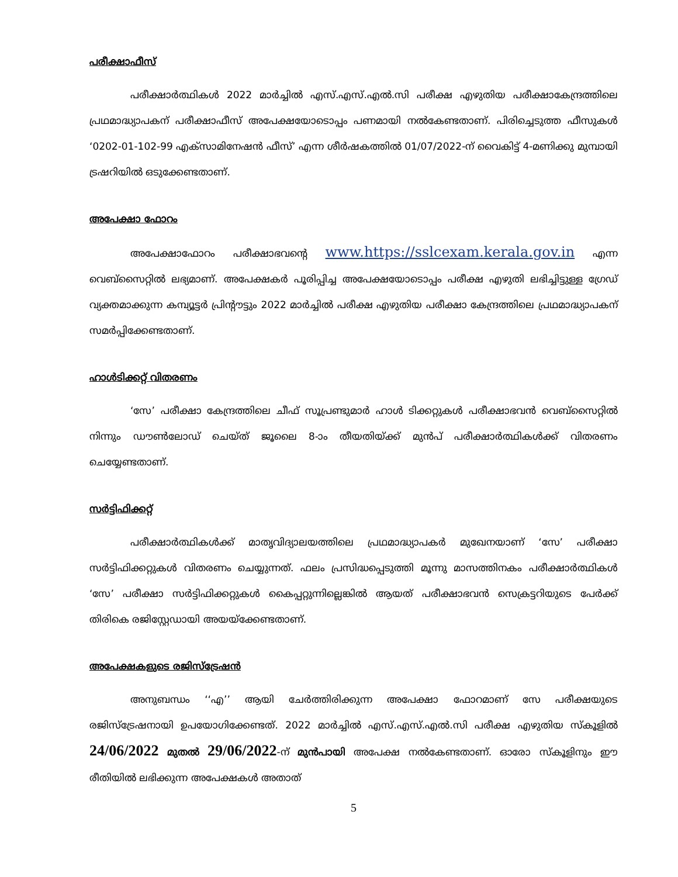പരീക്ഷാഫീസ്
പരീക്ഷാർത്ഥികൾ 2022 മാർച്ചിൽ എസ്.എസ്.എൽ.സി പരീക്ഷ എഴുതിയ പരീക്ഷാകേന്ദ്രത്തിലെ പ്രഥമാദ്ധ്യാപകന് പരീക്ഷാഫീസ് അപേക്ഷയോടൊപ്പം പണമായി നൽകേണ്ടതാണ്. പിരിച്ചെടുത്ത ഫീസുകൾ ‘0202-01-102-99 എക്സാമിനേഷൻ ഫീസ്’ എന്ന ശീർഷകത്തിൽ 01/07/2022-ന് വൈകിട്ട് 4-മണിക്കു മുമ്പായി ട്രഷറിയിൽ ഒടുക്കേണ്ടതാണ്.
അപേക്ഷാ ഫോറം
അപേക്ഷാഫോറം പരീക്ഷാഭവന്റെ www.https://sslcexam.kerala.gov.in എന്ന വെബ്സൈറ്റിൽ ലഭ്യമാണ്. അപേക്ഷകർ പൂരിപ്പിച്ച അപേക്ഷയോടൊപ്പം പരീക്ഷ എഴുതി ലഭിച്ചിട്ടുള്ള ഗ്രേഡ് വ്യക്തമാക്കുന്ന കമ്പ്യൂട്ടർ പ്രിന്റൗട്ടും 2022 മാർച്ചിൽ പരീക്ഷ എഴുതിയ പരീക്ഷാ കേന്ദ്രത്തിലെ പ്രഥമാദ്ധ്യാപകന് സമർപ്പിക്കേണ്ടതാണ്.
ഹാൾടിക്കറ്റ് വിതരണം
‘സേ’ പരീക്ഷാ കേന്ദ്രത്തിലെ ചീഫ് സൂപ്രണ്ടുമാർ ഹാൾ ടിക്കറ്റുകൾ പരീക്ഷാഭവൻ വെബ്സൈറ്റിൽ നിന്നും ഡൗൺലോഡ് ചെയ്ത് ജൂലൈ 8-ാം തീയതിയ്ക്ക് മുൻപ് പരീക്ഷാർത്ഥികൾക്ക് വിതരണം ചെയ്യേണ്ടതാണ്.
സർട്ടിഫിക്കറ്റ്
പരീക്ഷാർത്ഥികൾക്ക് മാതൃവിദ്യാലയത്തിലെ പ്രഥമാദ്ധ്യാപകർ മുഖേനയാണ് ‘സേ’ പരീക്ഷാ സർട്ടിഫിക്കറ്റുകൾ വിതരണം ചെയ്യുന്നത്. ഫലം പ്രസിദ്ധപ്പെടുത്തി മൂന്നു മാസത്തിനകം പരീക്ഷാർത്ഥികൾ ‘സേ’ പരീക്ഷാ സർട്ടിഫിക്കറ്റുകൾ കൈപ്പറ്റുന്നില്ലെങ്കിൽ ആയത് പരീക്ഷാഭവൻ സെക്രട്ടറിയുടെ പേർക്ക് തിരികെ രജിസ്റ്റേഡായി അയയ്ക്കേണ്ടതാണ്.
അപേക്ഷകളുടെ രജിസ്ട്രേഷൻ
അനുബന്ധം ‘‘എ’’ ആയി ചേർത്തിരിക്കുന്ന അപേക്ഷാ ഫോറമാണ് സേ പരീക്ഷയുടെ രജിസ്ട്രേഷനായി ഉപയോഗിക്കേണ്ടത്. 2022 മാർച്ചിൽ എസ്.എസ്.എൽ.സി പരീക്ഷ എഴുതിയ സ്കൂളിൽ 24/06/2022 മുതൽ 29/06/2022-ന് മുൻപായി അപേക്ഷ നൽകേണ്ടതാണ്. ഓരോ സ്കൂളിനും ഈ രീതിയിൽ ലഭിക്കുന്ന അപേക്ഷകൾ അതാത്
5